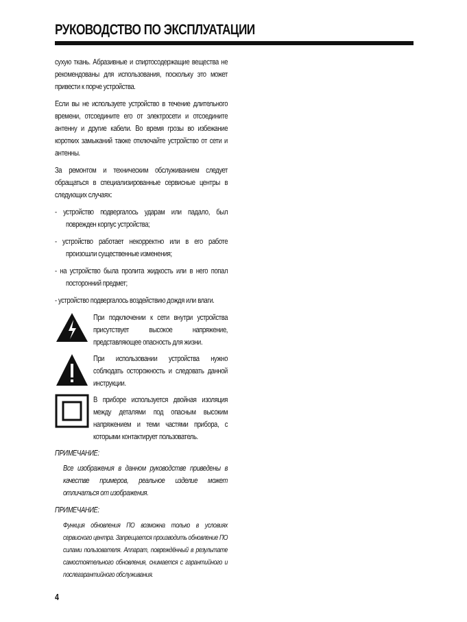РУКОВОДСТВО ПО ЭКСПЛУАТАЦИИ
сухую ткань. Абразивные и спиртосодержащие вещества не рекомендованы для использования, поскольку это может привести к порче устройства.
Если вы не используете устройство в течение длительного времени, отсоедините его от электросети и отсоедините антенну и другие кабели. Во время грозы во избежание коротких замыканий также отключайте устройство от сети и антенны.
За ремонтом и техническим обслуживанием следует обращаться в специализированные сервисные центры в следующих случаях:
- устройство подвергалось ударам или падало, был поврежден корпус устройства;
- устройство работает некорректно или в его работе произошли существенные изменения;
- на устройство была пролита жидкость или в него попал посторонний предмет;
- устройство подвергалось воздействию дождя или влаги.
При подключении к сети внутри устройства присутствует высокое напряжение, представляющее опасность для жизни.
При использовании устройства нужно соблюдать осторожность и следовать данной инструкции.
В приборе используется двойная изоляция между деталями под опасным высоким напряжением и теми частями прибора, с которыми контактирует пользователь.
ПРИМЕЧАНИЕ:
Все изображения в данном руководстве приведены в качестве примеров, реальное изделие может отличаться от изображения.
ПРИМЕЧАНИЕ:
Функция обновления ПО возможна только в условиях сервисного центра. Запрещается производить обновление ПО силами пользователя. Аппарат, повреждённый в результате самостоятельного обновления, снимается с гарантийного и послегарантийного обслуживания.
4